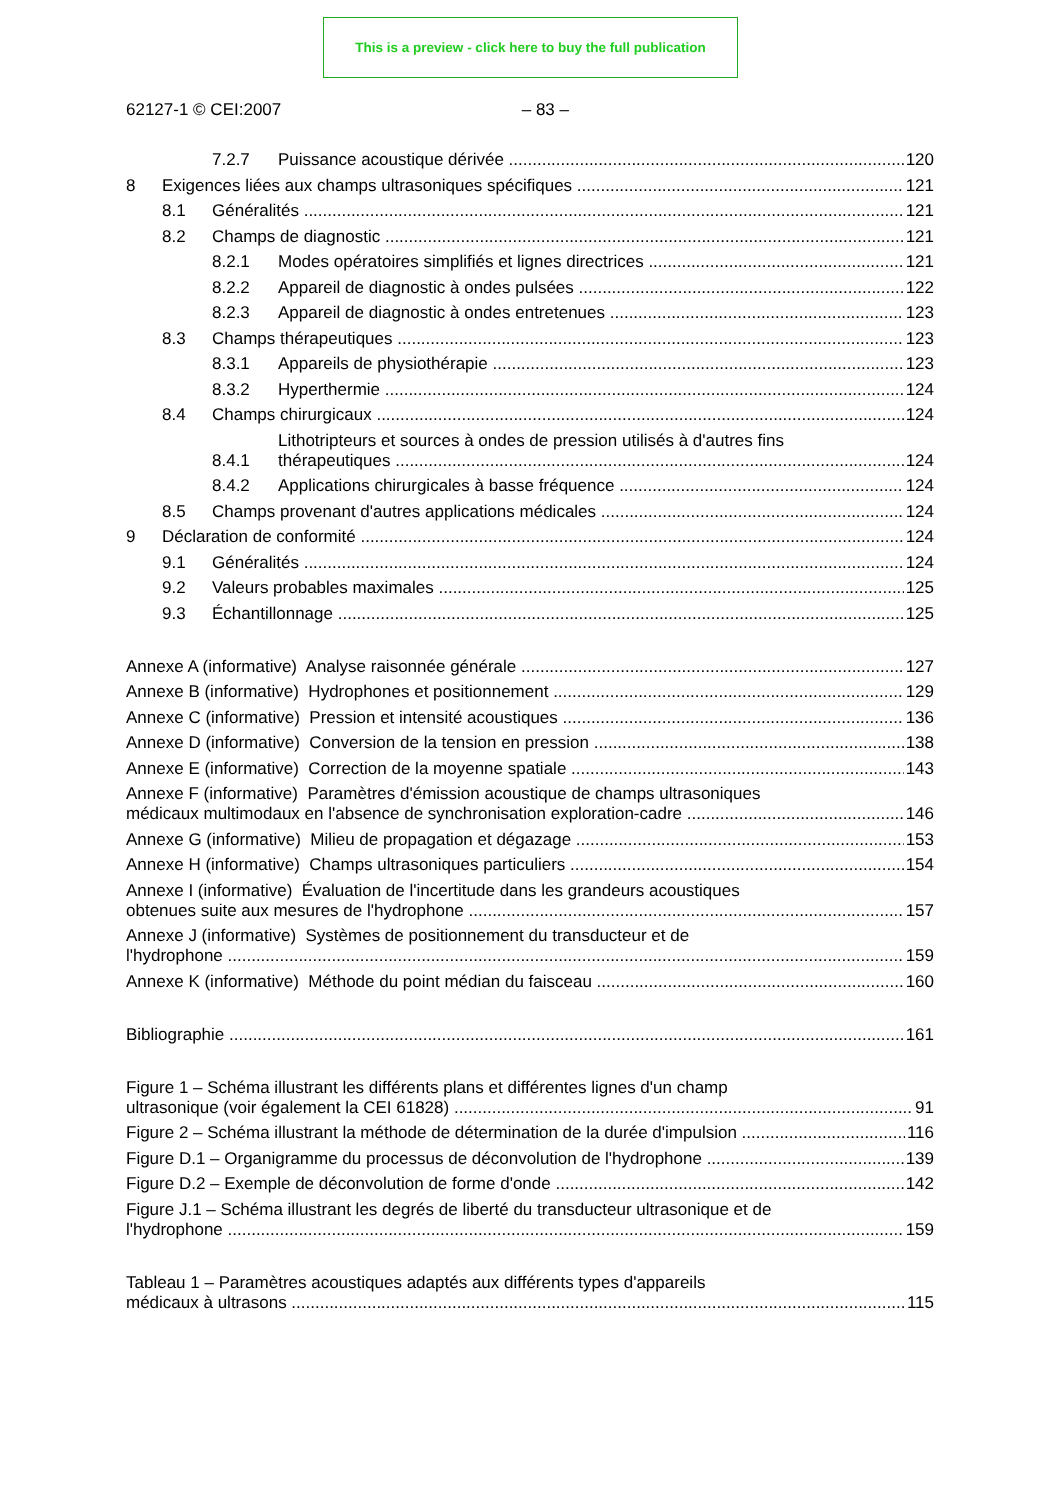This is a preview - click here to buy the full publication
62127-1 © CEI:2007 – 83 –
7.2.7 Puissance acoustique dérivée 120
8 Exigences liées aux champs ultrasoniques spécifiques 121
8.1 Généralités 121
8.2 Champs de diagnostic 121
8.2.1 Modes opératoires simplifiés et lignes directrices 121
8.2.2 Appareil de diagnostic à ondes pulsées 122
8.2.3 Appareil de diagnostic à ondes entretenues 123
8.3 Champs thérapeutiques 123
8.3.1 Appareils de physiothérapie 123
8.3.2 Hyperthermie 124
8.4 Champs chirurgicaux 124
8.4.1 Lithotripteurs et sources à ondes de pression utilisés à d'autres fins
thérapeutiques 124
8.4.2 Applications chirurgicales à basse fréquence 124
8.5 Champs provenant d'autres applications médicales 124
9 Déclaration de conformité 124
9.1 Généralités 124
9.2 Valeurs probables maximales 125
9.3 Échantillonnage 125
Annexe A (informative) Analyse raisonnée générale 127
Annexe B (informative) Hydrophones et positionnement 129
Annexe C (informative) Pression et intensité acoustiques 136
Annexe D (informative) Conversion de la tension en pression 138
Annexe E (informative) Correction de la moyenne spatiale 143
Annexe F (informative) Paramètres d'émission acoustique de champs ultrasoniques
médicaux multimodaux en l'absence de synchronisation exploration-cadre 146
Annexe G (informative) Milieu de propagation et dégazage 153
Annexe H (informative) Champs ultrasoniques particuliers 154
Annexe I (informative) Évaluation de l'incertitude dans les grandeurs acoustiques
obtenues suite aux mesures de l'hydrophone 157
Annexe J (informative) Systèmes de positionnement du transducteur et de
l'hydrophone 159
Annexe K (informative) Méthode du point médian du faisceau 160
Bibliographie 161
Figure 1 – Schéma illustrant les différents plans et différentes lignes d'un champ
ultrasonique (voir également la CEI 61828) 91
Figure 2 – Schéma illustrant la méthode de détermination de la durée d'impulsion 116
Figure D.1 – Organigramme du processus de déconvolution de l'hydrophone 139
Figure D.2 – Exemple de déconvolution de forme d'onde 142
Figure J.1 – Schéma illustrant les degrés de liberté du transducteur ultrasonique et de
l'hydrophone 159
Tableau 1 – Paramètres acoustiques adaptés aux différents types d'appareils
médicaux à ultrasons 115